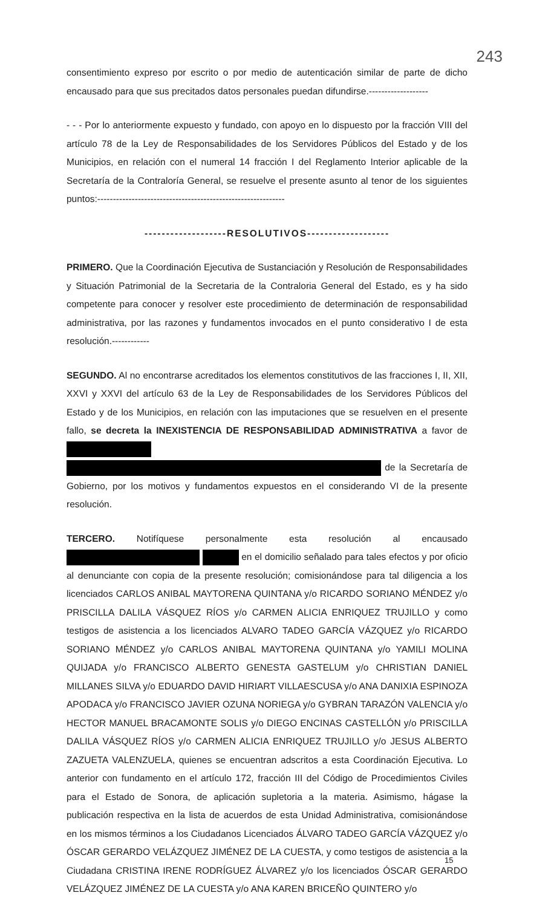243
consentimiento expreso por escrito o por medio de autenticación similar de parte de dicho encausado para que sus precitados datos personales puedan difundirse.-------------------
- - - Por lo anteriormente expuesto y fundado, con apoyo en lo dispuesto por la fracción VIII del artículo 78 de la Ley de Responsabilidades de los Servidores Públicos del Estado y de los Municipios, en relación con el numeral 14 fracción I del Reglamento Interior aplicable de la Secretaría de la Contraloría General, se resuelve el presente asunto al tenor de los siguientes puntos:------------------------------------------------------------
-------------------RESOLUTIVOS-------------------
PRIMERO. Que la Coordinación Ejecutiva de Sustanciación y Resolución de Responsabilidades y Situación Patrimonial de la Secretaria de la Contraloria General del Estado, es y ha sido competente para conocer y resolver este procedimiento de determinación de responsabilidad administrativa, por las razones y fundamentos invocados en el punto considerativo I de esta resolución.------------
SEGUNDO. Al no encontrarse acreditados los elementos constitutivos de las fracciones I, II, XII, XXVI y XXVI del artículo 63 de la Ley de Responsabilidades de los Servidores Públicos del Estado y de los Municipios, en relación con las imputaciones que se resuelven en el presente fallo, se decreta la INEXISTENCIA DE RESPONSABILIDAD ADMINISTRATIVA a favor de de la Secretaría de Gobierno, por los motivos y fundamentos expuestos en el considerando VI de la presente resolución.
TERCERO. Notifíquese personalmente esta resolución al encausado en el domicilio señalado para tales efectos y por oficio al denunciante con copia de la presente resolución; comisionándose para tal diligencia a los licenciados CARLOS ANIBAL MAYTORENA QUINTANA y/o RICARDO SORIANO MÉNDEZ y/o PRISCILLA DALILA VÁSQUEZ RÍOS y/o CARMEN ALICIA ENRIQUEZ TRUJILLO y como testigos de asistencia a los licenciados ALVARO TADEO GARCÍA VÁZQUEZ y/o RICARDO SORIANO MÉNDEZ y/o CARLOS ANIBAL MAYTORENA QUINTANA y/o YAMILI MOLINA QUIJADA y/o FRANCISCO ALBERTO GENESTA GASTELUM y/o CHRISTIAN DANIEL MILLANES SILVA y/o EDUARDO DAVID HIRIART VILLAESCUSA y/o ANA DANIXIA ESPINOZA APODACA y/o FRANCISCO JAVIER OZUNA NORIEGA y/o GYBRAN TARAZÓN VALENCIA y/o HECTOR MANUEL BRACAMONTE SOLIS y/o DIEGO ENCINAS CASTELLÓN y/o PRISCILLA DALILA VÁSQUEZ RÍOS y/o CARMEN ALICIA ENRIQUEZ TRUJILLO y/o JESUS ALBERTO ZAZUETA VALENZUELA, quienes se encuentran adscritos a esta Coordinación Ejecutiva. Lo anterior con fundamento en el artículo 172, fracción III del Código de Procedimientos Civiles para el Estado de Sonora, de aplicación supletoria a la materia. Asimismo, hágase la publicación respectiva en la lista de acuerdos de esta Unidad Administrativa, comisionándose en los mismos términos a los Ciudadanos Licenciados ÁLVARO TADEO GARCÍA VÁZQUEZ y/o ÓSCAR GERARDO VELÁZQUEZ JIMÉNEZ DE LA CUESTA, y como testigos de asistencia a la Ciudadana CRISTINA IRENE RODRÍGUEZ ÁLVAREZ y/o los licenciados ÓSCAR GERARDO VELÁZQUEZ JIMÉNEZ DE LA CUESTA y/o ANA KAREN BRICEÑO QUINTERO y/o
15